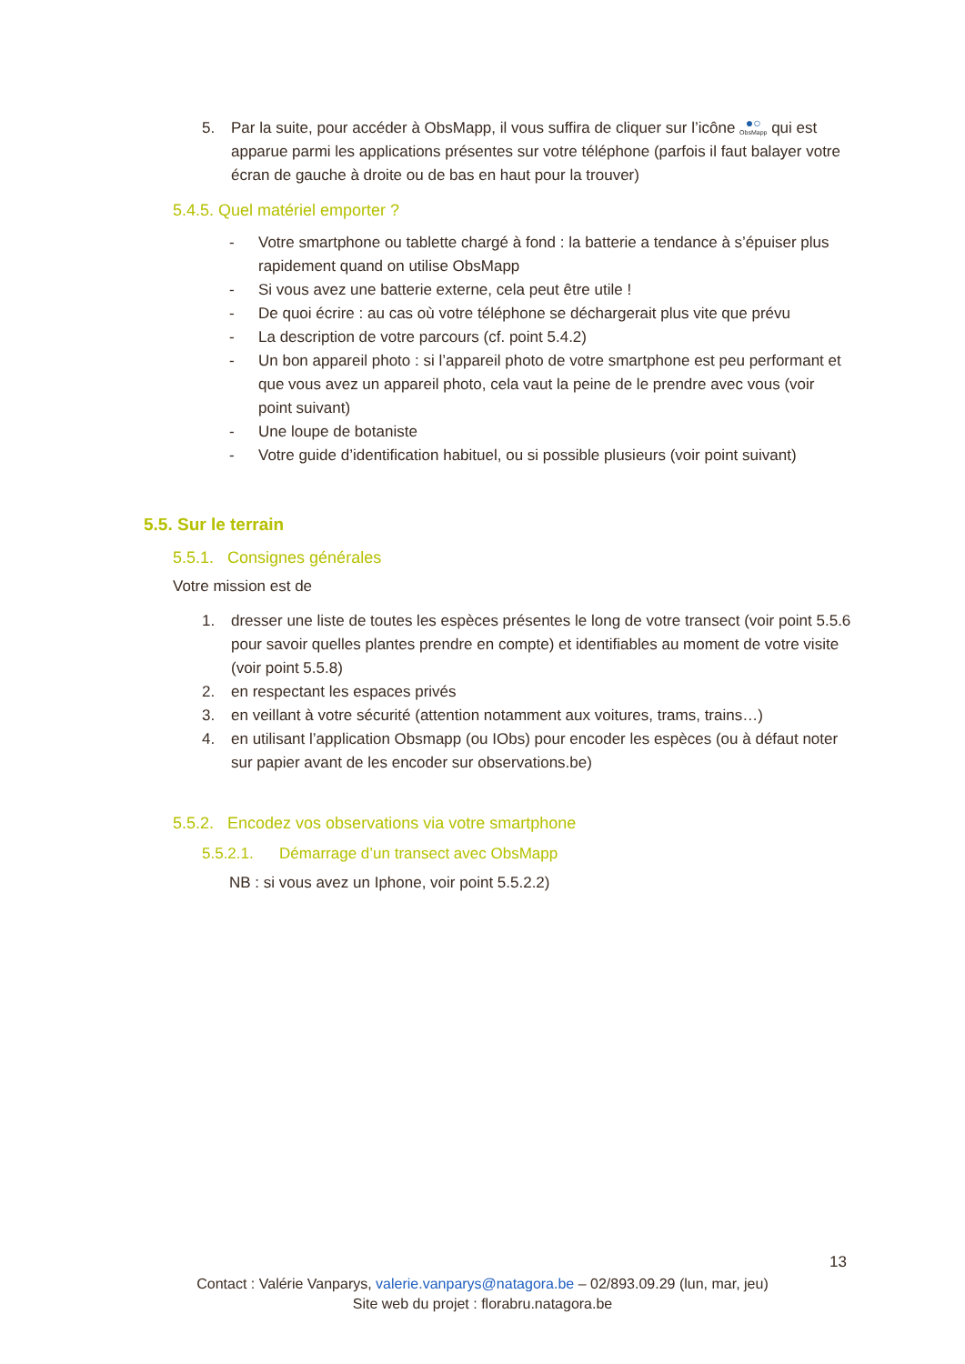5. Par la suite, pour accéder à ObsMapp, il vous suffira de cliquer sur l’icône ●○ ObsMapp qui est apparue parmi les applications présentes sur votre téléphone (parfois il faut balayer votre écran de gauche à droite ou de bas en haut pour la trouver)
5.4.5. Quel matériel emporter ?
- Votre smartphone ou tablette chargé à fond : la batterie a tendance à s’épuiser plus rapidement quand on utilise ObsMapp
- Si vous avez une batterie externe, cela peut être utile !
- De quoi écrire : au cas où votre téléphone se déchargerait plus vite que prévu
- La description de votre parcours (cf. point 5.4.2)
- Un bon appareil photo : si l’appareil photo de votre smartphone est peu performant et que vous avez un appareil photo, cela vaut la peine de le prendre avec vous (voir point suivant)
- Une loupe de botaniste
- Votre guide d’identification habituel, ou si possible plusieurs (voir point suivant)
5.5. Sur le terrain
5.5.1. Consignes générales
Votre mission est de
1. dresser une liste de toutes les espèces présentes le long de votre transect (voir point 5.5.6 pour savoir quelles plantes prendre en compte) et identifiables au moment de votre visite (voir point 5.5.8)
2. en respectant les espaces privés
3. en veillant à votre sécurité (attention notamment aux voitures, trams, trains…)
4. en utilisant l’application Obsmapp (ou IObs) pour encoder les espèces (ou à défaut noter sur papier avant de les encoder sur observations.be)
5.5.2. Encodez vos observations via votre smartphone
5.5.2.1. Démarrage d’un transect avec ObsMapp
NB : si vous avez un Iphone, voir point 5.5.2.2)
13
Contact : Valérie Vanparys, valerie.vanparys@natagora.be – 02/893.09.29 (lun, mar, jeu)
Site web du projet : florabru.natagora.be